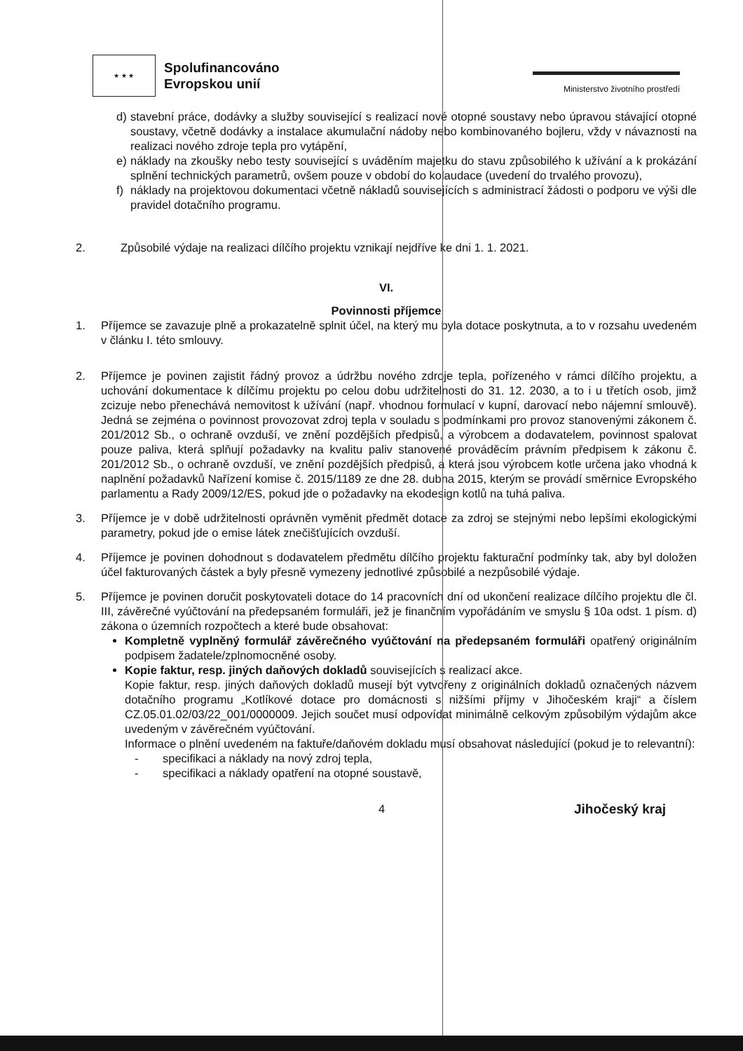★ ★ ★
Spolufinancováno
Evropskou unií
Ministerstvo životního prostředí
d) stavební práce, dodávky a služby související s realizací nové otopné soustavy nebo úpravou stávající otopné soustavy, včetně dodávky a instalace akumulační nádoby nebo kombinovaného bojleru, vždy v návaznosti na realizaci nového zdroje tepla pro vytápění,
e) náklady na zkoušky nebo testy související s uváděním majetku do stavu způsobilého k užívání a k prokázání splnění technických parametrů, ovšem pouze v období do kolaudace (uvedení do trvalého provozu),
f) náklady na projektovou dokumentaci včetně nákladů souvisejících s administrací žádosti o podporu ve výši dle pravidel dotačního programu.
2. Způsobilé výdaje na realizaci dílčího projektu vznikají nejdříve ke dni 1. 1. 2021.
VI.
Povinnosti příjemce
1. Příjemce se zavazuje plně a prokazatelně splnit účel, na který mu byla dotace poskytnuta, a to v rozsahu uvedeném v článku I. této smlouvy.
2. Příjemce je povinen zajistit řádný provoz a údržbu nového zdroje tepla, pořízeného v rámci dílčího projektu, a uchování dokumentace k dílčímu projektu po celou dobu udržitelnosti do 31. 12. 2030, a to i u třetích osob, jimž zcizuje nebo přenechává nemovitost k užívání (např. vhodnou formulací v kupní, darovací nebo nájemní smlouvě). Jedná se zejména o povinnost provozovat zdroj tepla v souladu s podmínkami pro provoz stanovenými zákonem č. 201/2012 Sb., o ochraně ovzduší, ve znění pozdějších předpisů, a výrobcem a dodavatelem, povinnost spalovat pouze paliva, která splňují požadavky na kvalitu paliv stanovené prováděcím právním předpisem k zákonu č. 201/2012 Sb., o ochraně ovzduší, ve znění pozdějších předpisů, a která jsou výrobcem kotle určena jako vhodná k naplnění požadavků Nařízení komise č. 2015/1189 ze dne 28. dubna 2015, kterým se provádí směrnice Evropského parlamentu a Rady 2009/12/ES, pokud jde o požadavky na ekodesign kotlů na tuhá paliva.
3. Příjemce je v době udržitelnosti oprávněn vyměnit předmět dotace za zdroj se stejnými nebo lepšími ekologickými parametry, pokud jde o emise látek znečišťujících ovzduší.
4. Příjemce je povinen dohodnout s dodavatelem předmětu dílčího projektu fakturační podmínky tak, aby byl doložen účel fakturovaných částek a byly přesně vymezeny jednotlivé způsobilé a nezpůsobilé výdaje.
5. Příjemce je povinen doručit poskytovateli dotace do 14 pracovních dní od ukončení realizace dílčího projektu dle čl. III, závěrečné vyúčtování na předepsaném formuláři, jež je finančním vypořádáním ve smyslu § 10a odst. 1 písm. d) zákona o územních rozpočtech a které bude obsahovat:
Kompletně vyplněný formulář závěrečného vyúčtování na předepsaném formuláři opatřený originálním podpisem žadatele/zplnomocněné osoby.
Kopie faktur, resp. jiných daňových dokladů souvisejících s realizací akce.
Kopie faktur, resp. jiných daňových dokladů musejí být vytvořeny z originálních dokladů označených názvem dotačního programu „Kotlíkové dotace pro domácnosti s nižšími příjmy v Jihočeském kraji“ a číslem CZ.05.01.02/03/22_001/0000009. Jejich součet musí odpovídat minimálně celkovým způsobilým výdajům akce uvedeným v závěrečném vyúčtování.
Informace o plnění uvedeném na faktuře/daňovém dokladu musí obsahovat následující (pokud je to relevantní):
- specifikaci a náklady na nový zdroj tepla,
- specifikaci a náklady opatření na otopné soustavě,
4
Jihočeský kraj